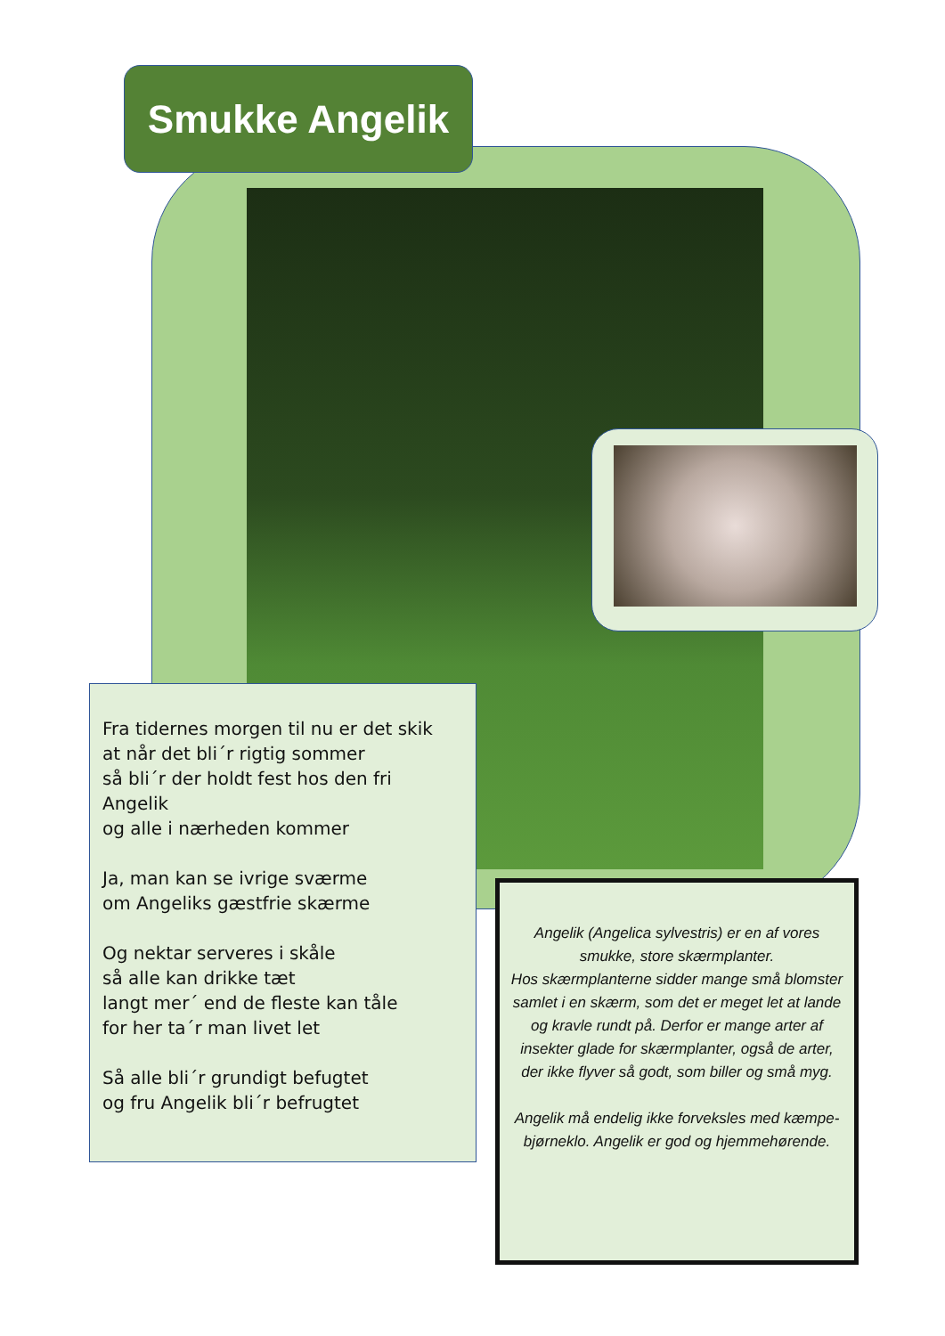Smukke Angelik
Fra tidernes morgen til nu er det skik
at når det bli´r rigtig sommer
så bli´r der holdt fest hos den fri Angelik
og alle i nærheden kommer
Ja, man kan se ivrige sværme
om Angeliks gæstfrie skærme
Og nektar serveres i skåle
så alle kan drikke tæt
langt mer´ end de fleste kan tåle
for her ta´r man livet let
Så alle bli´r grundigt befugtet
og fru Angelik bli´r befrugtet
Angelik (Angelica sylvestris) er en af vores smukke, store skærmplanter.
Hos skærmplanterne sidder mange små blomster samlet i en skærm, som det er meget let at lande og kravle rundt på. Derfor er mange arter af insekter glade for skærmplanter, også de arter, der ikke flyver så godt, som biller og små myg.
Angelik må endelig ikke forveksles med kæmpe-bjørneklo. Angelik er god og hjemmehørende.